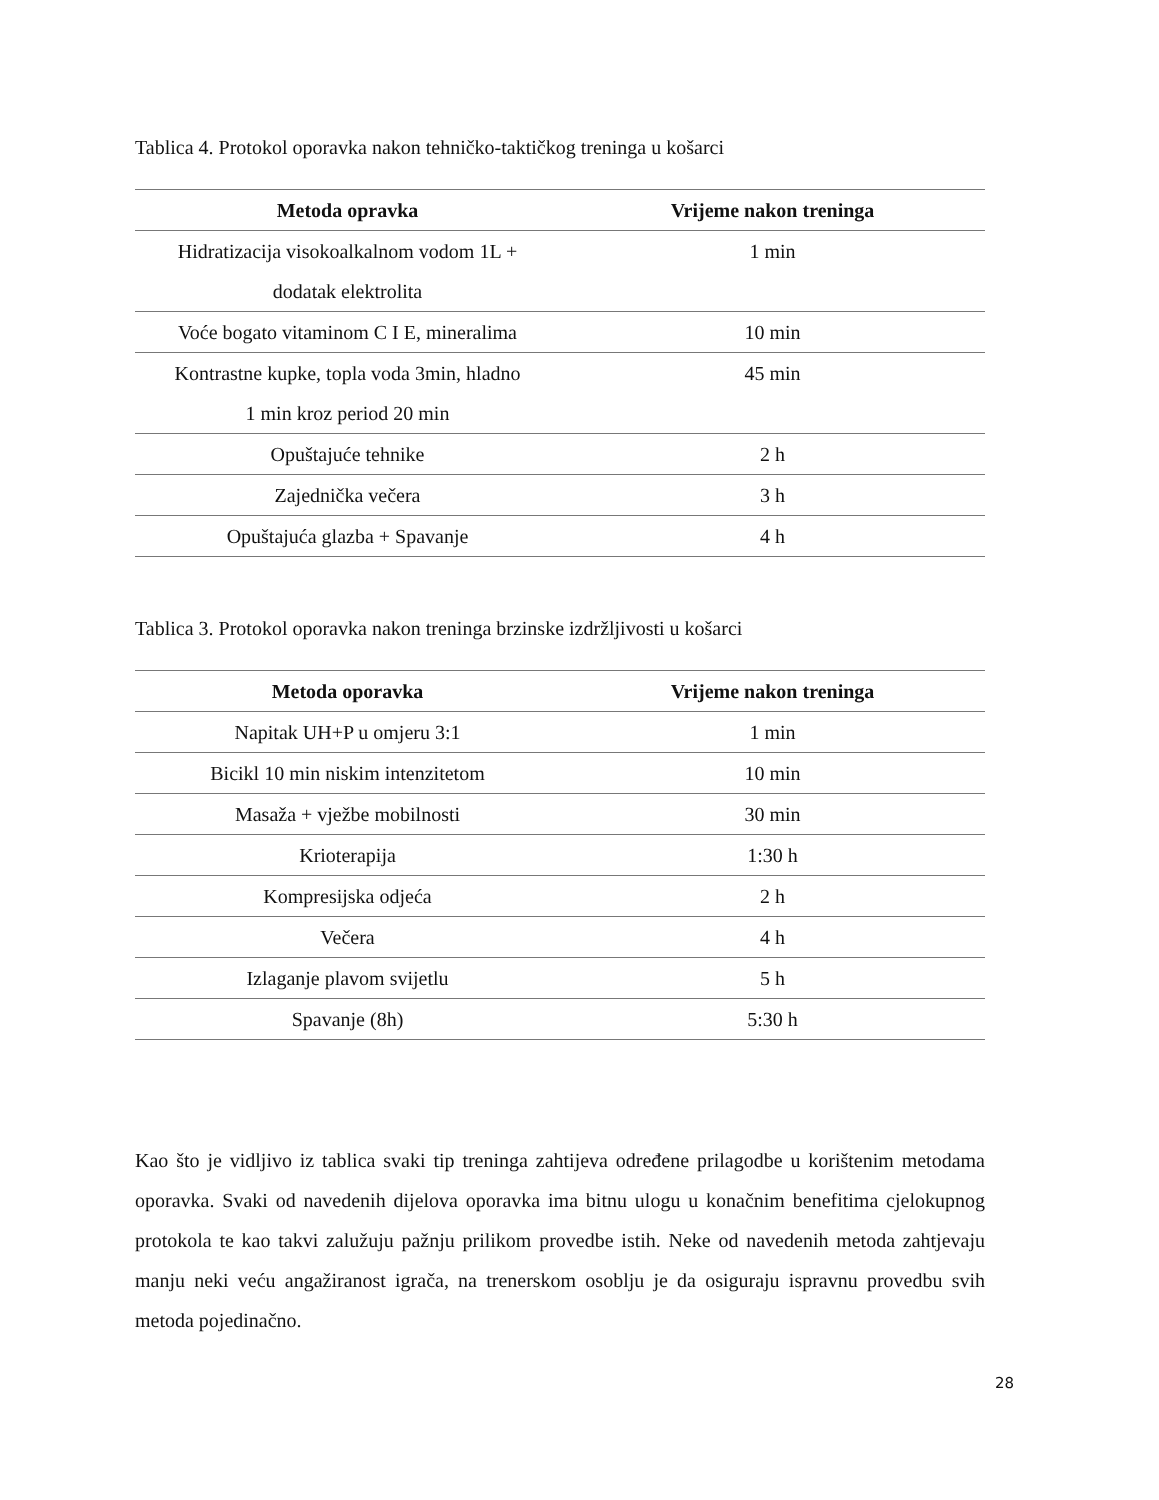Tablica 4. Protokol oporavka nakon tehničko-taktičkog treninga u košarci
| Metoda opravka | Vrijeme nakon treninga |
| --- | --- |
| Hidratizacija visokoalkalnom vodom 1L + dodatak elektrolita | 1 min |
| Voće bogato vitaminom C I E, mineralima | 10 min |
| Kontrastne kupke, topla voda 3min, hladno 1 min kroz period 20 min | 45 min |
| Opuštajuće tehnike | 2 h |
| Zajednička večera | 3 h |
| Opuštajuća glazba + Spavanje | 4 h |
Tablica 3. Protokol oporavka nakon treninga brzinske izdržljivosti u košarci
| Metoda oporavka | Vrijeme nakon treninga |
| --- | --- |
| Napitak UH+P u omjeru 3:1 | 1 min |
| Bicikl 10 min niskim intenzitetom | 10 min |
| Masaža + vježbe mobilnosti | 30 min |
| Krioterapija | 1:30 h |
| Kompresijska odjeća | 2 h |
| Večera | 4 h |
| Izlaganje plavom svijetlu | 5 h |
| Spavanje (8h) | 5:30 h |
Kao što je vidljivo iz tablica svaki tip treninga zahtijeva određene prilagodbe u korištenim metodama oporavka. Svaki od navedenih dijelova oporavka ima bitnu ulogu u konačnim benefitima cjelokupnog protokola te kao takvi zalužuju pažnju prilikom provedbe istih. Neke od navedenih metoda zahtjevaju manju neki veću angažiranost igrača, na trenerskom osoblju je da osiguraju ispravnu provedbu svih metoda pojedinačno.
28